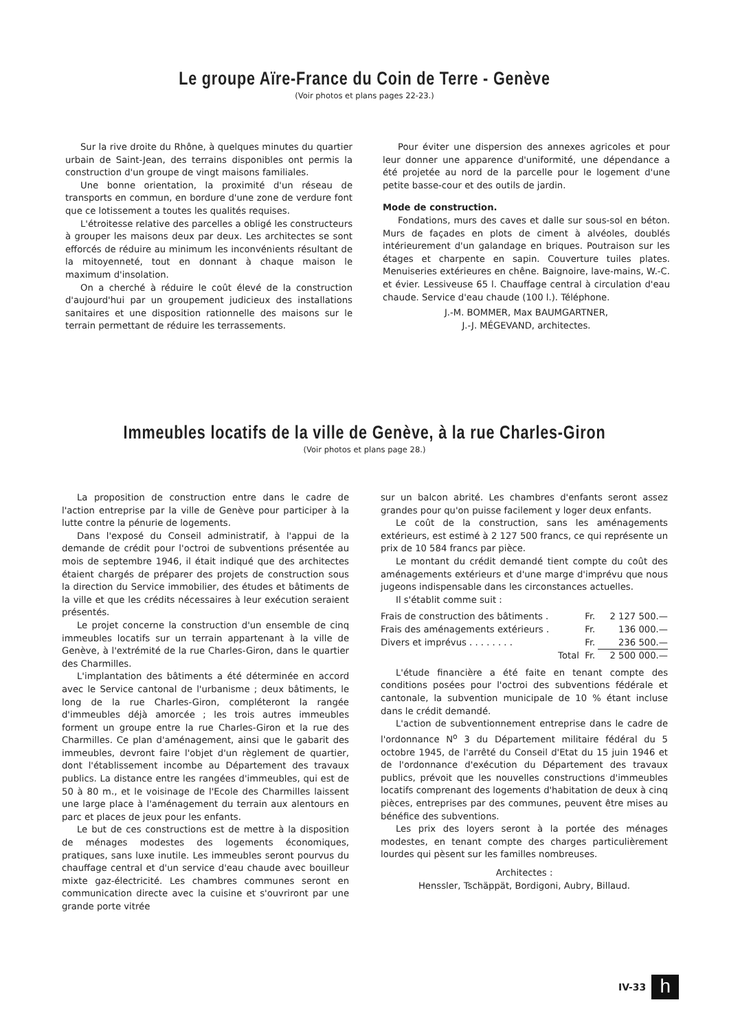Le groupe Aïre-France du Coin de Terre - Genève
(Voir photos et plans pages 22-23.)
Sur la rive droite du Rhône, à quelques minutes du quartier urbain de Saint-Jean, des terrains disponibles ont permis la construction d'un groupe de vingt maisons familiales.
Une bonne orientation, la proximité d'un réseau de transports en commun, en bordure d'une zone de verdure font que ce lotissement a toutes les qualités requises.
L'étroitesse relative des parcelles a obligé les constructeurs à grouper les maisons deux par deux. Les architectes se sont efforcés de réduire au minimum les inconvénients résultant de la mitoyenneté, tout en donnant à chaque maison le maximum d'insolation.
On a cherché à réduire le coût élevé de la construction d'aujourd'hui par un groupement judicieux des installations sanitaires et une disposition rationnelle des maisons sur le terrain permettant de réduire les terrassements.
Pour éviter une dispersion des annexes agricoles et pour leur donner une apparence d'uniformité, une dépendance a été projetée au nord de la parcelle pour le logement d'une petite basse-cour et des outils de jardin.
Mode de construction.
Fondations, murs des caves et dalle sur sous-sol en béton. Murs de façades en plots de ciment à alvéoles, doublés intérieurement d'un galandage en briques. Poutraison sur les étages et charpente en sapin. Couverture tuiles plates. Menuiseries extérieures en chêne. Baignoire, lave-mains, W.-C. et évier. Lessiveuse 65 l. Chauffage central à circulation d'eau chaude. Service d'eau chaude (100 l.). Téléphone.
J.-M. BOMMER, Max BAUMGARTNER,
J.-J. MÉGEVAND, architectes.
Immeubles locatifs de la ville de Genève, à la rue Charles-Giron
(Voir photos et plans page 28.)
La proposition de construction entre dans le cadre de l'action entreprise par la ville de Genève pour participer à la lutte contre la pénurie de logements.
Dans l'exposé du Conseil administratif, à l'appui de la demande de crédit pour l'octroi de subventions présentée au mois de septembre 1946, il était indiqué que des architectes étaient chargés de préparer des projets de construction sous la direction du Service immobilier, des études et bâtiments de la ville et que les crédits nécessaires à leur exécution seraient présentés.
Le projet concerne la construction d'un ensemble de cinq immeubles locatifs sur un terrain appartenant à la ville de Genève, à l'extrémité de la rue Charles-Giron, dans le quartier des Charmilles.
L'implantation des bâtiments a été déterminée en accord avec le Service cantonal de l'urbanisme ; deux bâtiments, le long de la rue Charles-Giron, compléteront la rangée d'immeubles déjà amorcée ; les trois autres immeubles forment un groupe entre la rue Charles-Giron et la rue des Charmilles. Ce plan d'aménagement, ainsi que le gabarit des immeubles, devront faire l'objet d'un règlement de quartier, dont l'établissement incombe au Département des travaux publics. La distance entre les rangées d'immeubles, qui est de 50 à 80 m., et le voisinage de l'Ecole des Charmilles laissent une large place à l'aménagement du terrain aux alentours en parc et places de jeux pour les enfants.
Le but de ces constructions est de mettre à la disposition de ménages modestes des logements économiques, pratiques, sans luxe inutile. Les immeubles seront pourvus du chauffage central et d'un service d'eau chaude avec bouilleur mixte gaz-électricité. Les chambres communes seront en communication directe avec la cuisine et s'ouvriront par une grande porte vitrée
sur un balcon abrité. Les chambres d'enfants seront assez grandes pour qu'on puisse facilement y loger deux enfants.
Le coût de la construction, sans les aménagements extérieurs, est estimé à 2 127 500 francs, ce qui représente un prix de 10 584 francs par pièce.
Le montant du crédit demandé tient compte du coût des aménagements extérieurs et d'une marge d'imprévu que nous jugeons indispensable dans les circonstances actuelles.
Il s'établit comme suit :
| Frais de construction des bâtiments . | Fr. | 2 127 500.— |
| Frais des aménagements extérieurs . | Fr. | 136 000.— |
| Divers et imprévus . . . . . . . . | Fr. | 236 500.— |
| Total | Fr. | 2 500 000.— |
L'étude financière a été faite en tenant compte des conditions posées pour l'octroi des subventions fédérale et cantonale, la subvention municipale de 10 % étant incluse dans le crédit demandé.
L'action de subventionnement entreprise dans le cadre de l'ordonnance N<sup>o</sup> 3 du Département militaire fédéral du 5 octobre 1945, de l'arrêté du Conseil d'Etat du 15 juin 1946 et de l'ordonnance d'exécution du Département des travaux publics, prévoit que les nouvelles constructions d'immeubles locatifs comprenant des logements d'habitation de deux à cinq pièces, entreprises par des communes, peuvent être mises au bénéfice des subventions.
Les prix des loyers seront à la portée des ménages modestes, en tenant compte des charges particulièrement lourdes qui pèsent sur les familles nombreuses.
Architectes :
Henssler, Tschäppät, Bordigoni, Aubry, Billaud.
IV-33 h